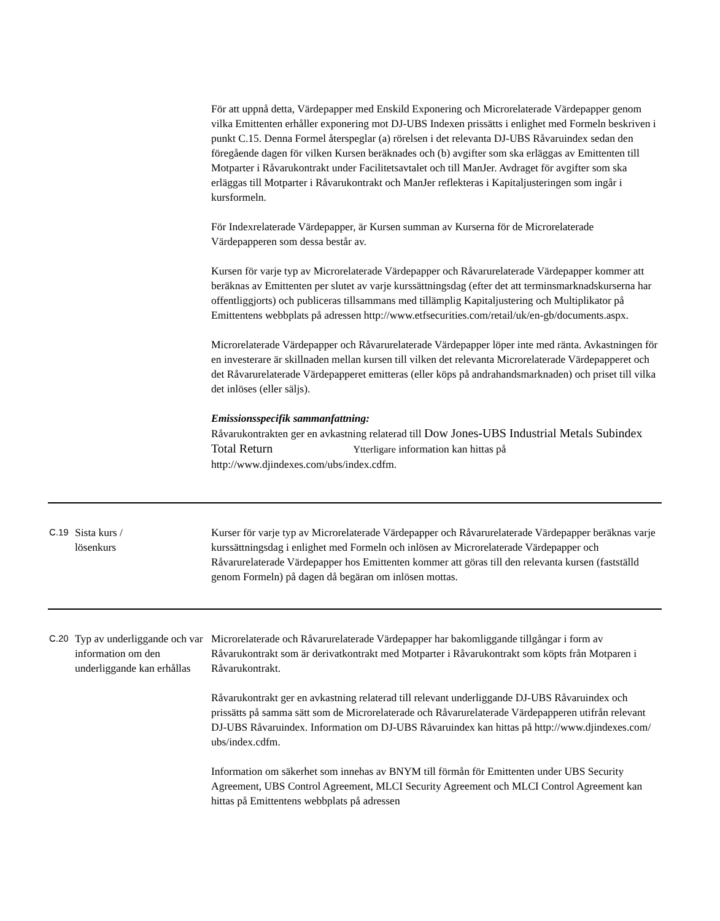| | | För att uppnå detta, Värdepapper med Enskild Exponering och Microrelaterade Värdepapper genom vilka Emittenten erhåller exponering mot DJ-UBS Indexen prissätts i enlighet med Formeln beskriven i punkt C.15. Denna Formel återspeglar (a) rörelsen i det relevanta DJ-UBS Råvaruindex sedan den föregående dagen för vilken Kursen beräknades och (b) avgifter som ska erläggas av Emittenten till Motparter i Råvarukontrakt under Facilitetsavtalet och till ManJer. Avdraget för avgifter som ska erläggas till Motparter i Råvarukontrakt och ManJer reflekteras i Kapitaljusteringen som ingår i kursformeln. För Indexrelaterade Värdepapper, är Kursen summan av Kurserna för de Microrelaterade Värdepapperen som dessa består av. Kursen för varje typ av Microrelaterade Värdepapper och Råvarurelaterade Värdepapper kommer att beräknas av Emittenten per slutet av varje kurssättningsdag (efter det att terminsmarknadskurserna har offentliggjorts) och publiceras tillsammans med tillämplig Kapitaljustering och Multiplikator på Emittentens webbplats på adressen http://www.etfsecurities.com/retail/uk/en-gb/documents.aspx. Microrelaterade Värdepapper och Råvarurelaterade Värdepapper löper inte med ränta. Avkastningen för en investerare är skillnaden mellan kursen till vilken det relevanta Microrelaterade Värdepapperet och det Råvarurelaterade Värdepapperet emitteras (eller köps på andrahandsmarknaden) och priset till vilka det inlöses (eller säljs). Emissionsspecifik sammanfattning: Råvarukontrakten ger en avkastning relaterad till Dow Jones-UBS Industrial Metals Subindex Total Return Ytterligare information kan hittas på http://www.djindexes.com/ubs/index.cdfm. |
| C.19 | Sista kurs / lösenkurs | Kurser för varje typ av Microrelaterade Värdepapper och Råvarurelaterade Värdepapper beräknas varje kurssättningsdag i enlighet med Formeln och inlösen av Microrelaterade Värdepapper och Råvarurelaterade Värdepapper hos Emittenten kommer att göras till den relevanta kursen (fastställd genom Formeln) på dagen då begäran om inlösen mottas. |
| C.20 | Typ av underliggande och var information om den underliggande kan erhållas | Microrelaterade och Råvarurelaterade Värdepapper har bakomliggande tillgångar i form av Råvarukontrakt som är derivatkontrakt med Motparter i Råvarukontrakt som köpts från Motparen i Råvarukontrakt. Råvarukontrakt ger en avkastning relaterad till relevant underliggande DJ-UBS Råvaruindex och prissätts på samma sätt som de Microrelaterade och Råvarurelaterade Värdepapperen utifrån relevant DJ-UBS Råvaruindex. Information om DJ-UBS Råvaruindex kan hittas på http://www.djindexes.com/ ubs/index.cdfm. Information om säkerhet som innehas av BNYM till förmån för Emittenten under UBS Security Agreement, UBS Control Agreement, MLCI Security Agreement och MLCI Control Agreement kan hittas på Emittentens webbplats på adressen |